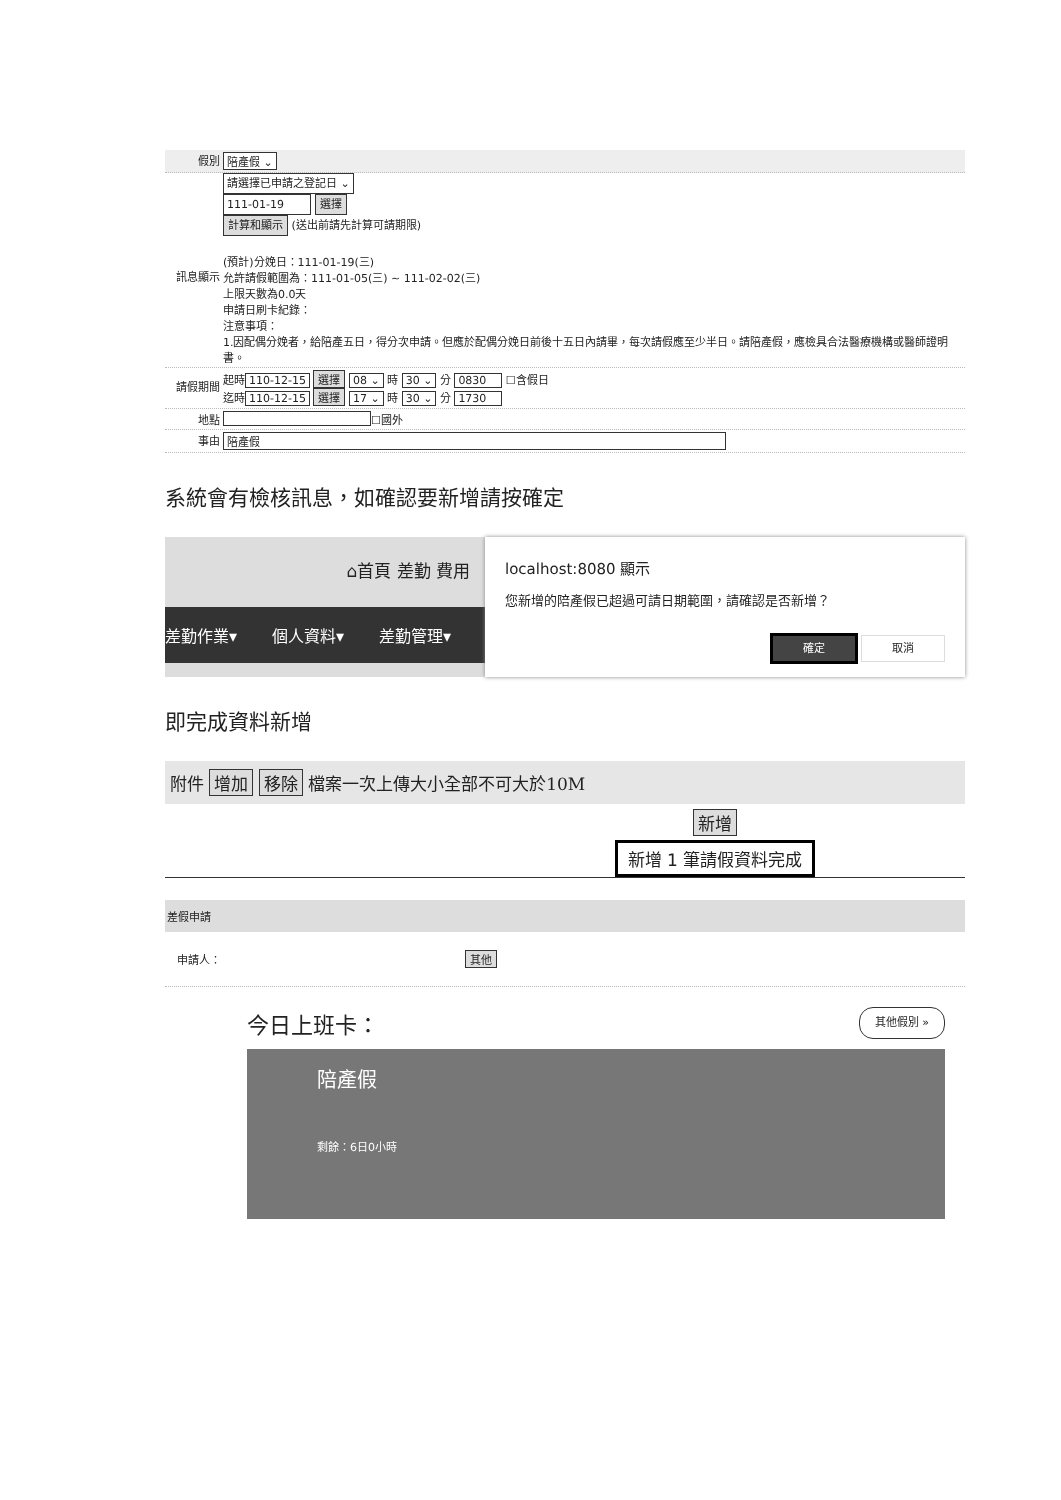假別 陪產假 ⌄
請選擇已申請之登記日 ⌄
111-01-19 選擇
計算和顯示 (送出前請先計算可請期限)
訊息顯示
(預計)分娩日：111-01-19(三)
允許請假範圍為：111-01-05(三) ~ 111-02-02(三)
上限天數為0.0天
申請日刷卡紀錄：
注意事項：
1.因配偶分娩者，給陪產五日，得分次申請。但應於配偶分娩日前後十五日內請畢，每次請假應至少半日。請陪產假，應檢具合法醫療機構或醫師證明書。
請假期間
起時 110-12-15 選擇 08 ⌄ 時 30 ⌄ 分 0830 ☐含假日
迄時 110-12-15 選擇 17 ⌄ 時 30 ⌄ 分 1730
地點 ☐國外
事由 陪產假
系統會有檢核訊息，如確認要新增請按確定
⌂首頁 差勤 費用
差勤作業▾ 個人資料▾ 差勤管理▾
localhost:8080 顯示
您新增的陪產假已超過可請日期範圍，請確認是否新增？
確定 取消
即完成資料新增
附件 增加 移除 檔案一次上傳大小全部不可大於10M
新增
新增 1 筆請假資料完成
差假申請
申請人： 其他
今日上班卡： 其他假別 »
陪產假
剩餘：6日0小時